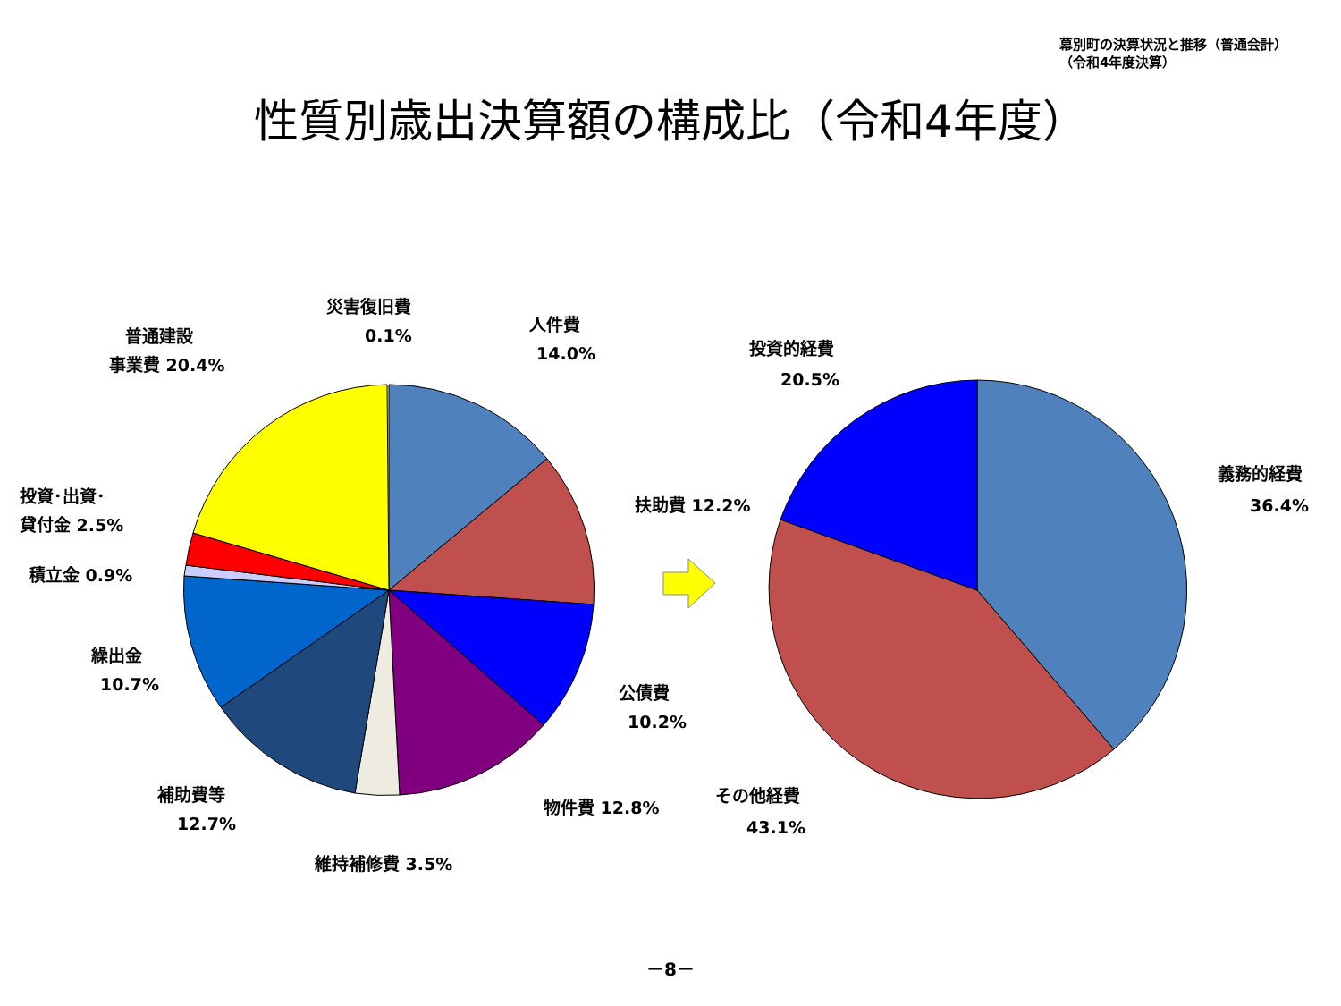幕別町の決算状況と推移（普通会計）
（令和4年度決算）
性質別歳出決算額の構成比（令和4年度）
災害復旧費
0.1%
人件費
14.0%
普通建設
事業費 20.4%
投資･出資･
貸付金 2.5%
積立金 0.9%
扶助費 12.2%
繰出金
10.7%
公債費
10.2%
補助費等
12.7%
物件費 12.8%
維持補修費 3.5%
投資的経費
20.5%
義務的経費
36.4%
その他経費
43.1%
－8－